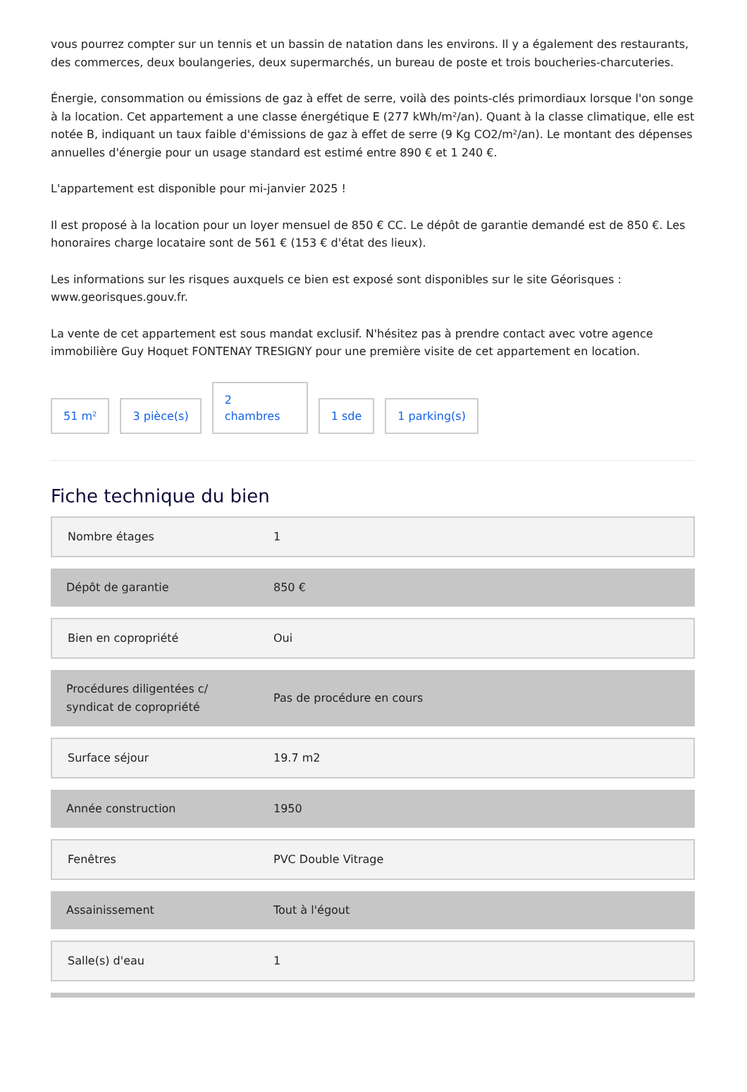vous pourrez compter sur un tennis et un bassin de natation dans les environs. Il y a également des restaurants, des commerces, deux boulangeries, deux supermarchés, un bureau de poste et trois boucheries-charcuteries.
Énergie, consommation ou émissions de gaz à effet de serre, voilà des points-clés primordiaux lorsque l'on songe à la location. Cet appartement a une classe énergétique E (277 kWh/m²/an). Quant à la classe climatique, elle est notée B, indiquant un taux faible d'émissions de gaz à effet de serre (9 Kg CO2/m²/an). Le montant des dépenses annuelles d'énergie pour un usage standard est estimé entre 890 € et 1 240 €.
L'appartement est disponible pour mi-janvier 2025 !
Il est proposé à la location pour un loyer mensuel de 850 € CC. Le dépôt de garantie demandé est de 850 €. Les honoraires charge locataire sont de 561 € (153 € d'état des lieux).
Les informations sur les risques auxquels ce bien est exposé sont disponibles sur le site Géorisques : www.georisques.gouv.fr.
La vente de cet appartement est sous mandat exclusif. N'hésitez pas à prendre contact avec votre agence immobilière Guy Hoquet FONTENAY TRESIGNY pour une première visite de cet appartement en location.
51 m²
3 pièce(s)
2
chambres
1 sde
1 parking(s)
Fiche technique du bien
| Nombre étages | 1 |
| Dépôt de garantie | 850 € |
| Bien en copropriété | Oui |
| Procédures diligentées c/ syndicat de copropriété | Pas de procédure en cours |
| Surface séjour | 19.7 m2 |
| Année construction | 1950 |
| Fenêtres | PVC Double Vitrage |
| Assainissement | Tout à l'égout |
| Salle(s) d'eau | 1 |